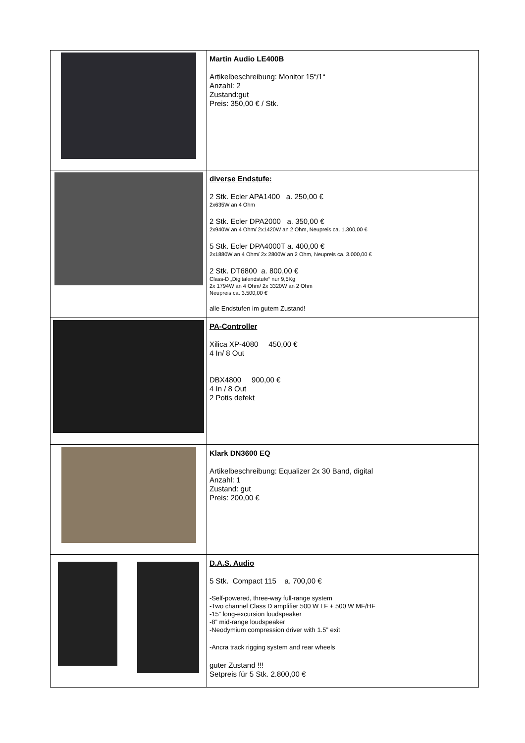| | Martin Audio LE400B Artikelbeschreibung: Monitor 15“/1“ Anzahl: 2 Zustand:gut Preis: 350,00 € / Stk. |
| | diverse Endstufe: 2 Stk. Ecler APA1400 a. 250,00 € 2x635W an 4 Ohm 2 Stk. Ecler DPA2000 a. 350,00 € 2x940W an 4 Ohm/ 2x1420W an 2 Ohm, Neupreis ca. 1.300,00 € 5 Stk. Ecler DPA4000T a. 400,00 € 2x1880W an 4 Ohm/ 2x 2800W an 2 Ohm, Neupreis ca. 3.000,00 € 2 Stk. DT6800 a. 800,00 € Class-D „Digitalendstufe“ nur 9,5Kg 2x 1794W an 4 Ohm/ 2x 3320W an 2 Ohm Neupreis ca. 3.500,00 € alle Endstufen im gutem Zustand! |
| | PA-Controller Xilica XP-4080 450,00 € 4 In/ 8 Out DBX4800 900,00 € 4 In / 8 Out 2 Potis defekt |
| | Klark DN3600 EQ Artikelbeschreibung: Equalizer 2x 30 Band, digital Anzahl: 1 Zustand: gut Preis: 200,00 € |
| | D.A.S. Audio 5 Stk. Compact 115 a. 700,00 € -Self-powered, three-way full-range system -Two channel Class D amplifier 500 W LF + 500 W MF/HF -15” long-excursion loudspeaker -8” mid-range loudspeaker -Neodymium compression driver with 1.5” exit -Ancra track rigging system and rear wheels guter Zustand !!! Setpreis für 5 Stk. 2.800,00 € |